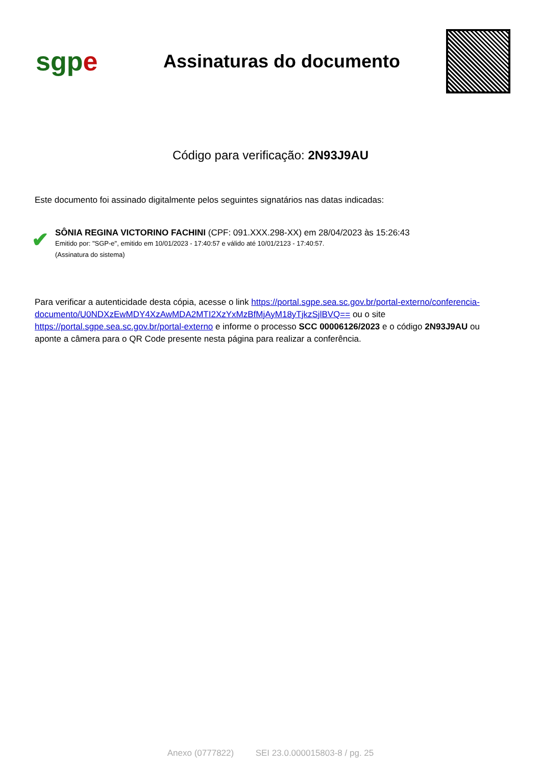sgpe
Assinaturas do documento
Código para verificação: 2N93J9AU
Este documento foi assinado digitalmente pelos seguintes signatários nas datas indicadas:
✔
SÔNIA REGINA VICTORINO FACHINI (CPF: 091.XXX.298-XX) em 28/04/2023 às 15:26:43
Emitido por: "SGP-e", emitido em 10/01/2023 - 17:40:57 e válido até 10/01/2123 - 17:40:57.
(Assinatura do sistema)
Para verificar a autenticidade desta cópia, acesse o link https://portal.sgpe.sea.sc.gov.br/portal-externo/conferencia-documento/U0NDXzEwMDY4XzAwMDA2MTI2XzYxMzBfMjAyM18yTjkzSjlBVQ== ou o site https://portal.sgpe.sea.sc.gov.br/portal-externo e informe o processo SCC 00006126/2023 e o código 2N93J9AU ou aponte a câmera para o QR Code presente nesta página para realizar a conferência.
Anexo (0777822) SEI 23.0.000015803-8 / pg. 25